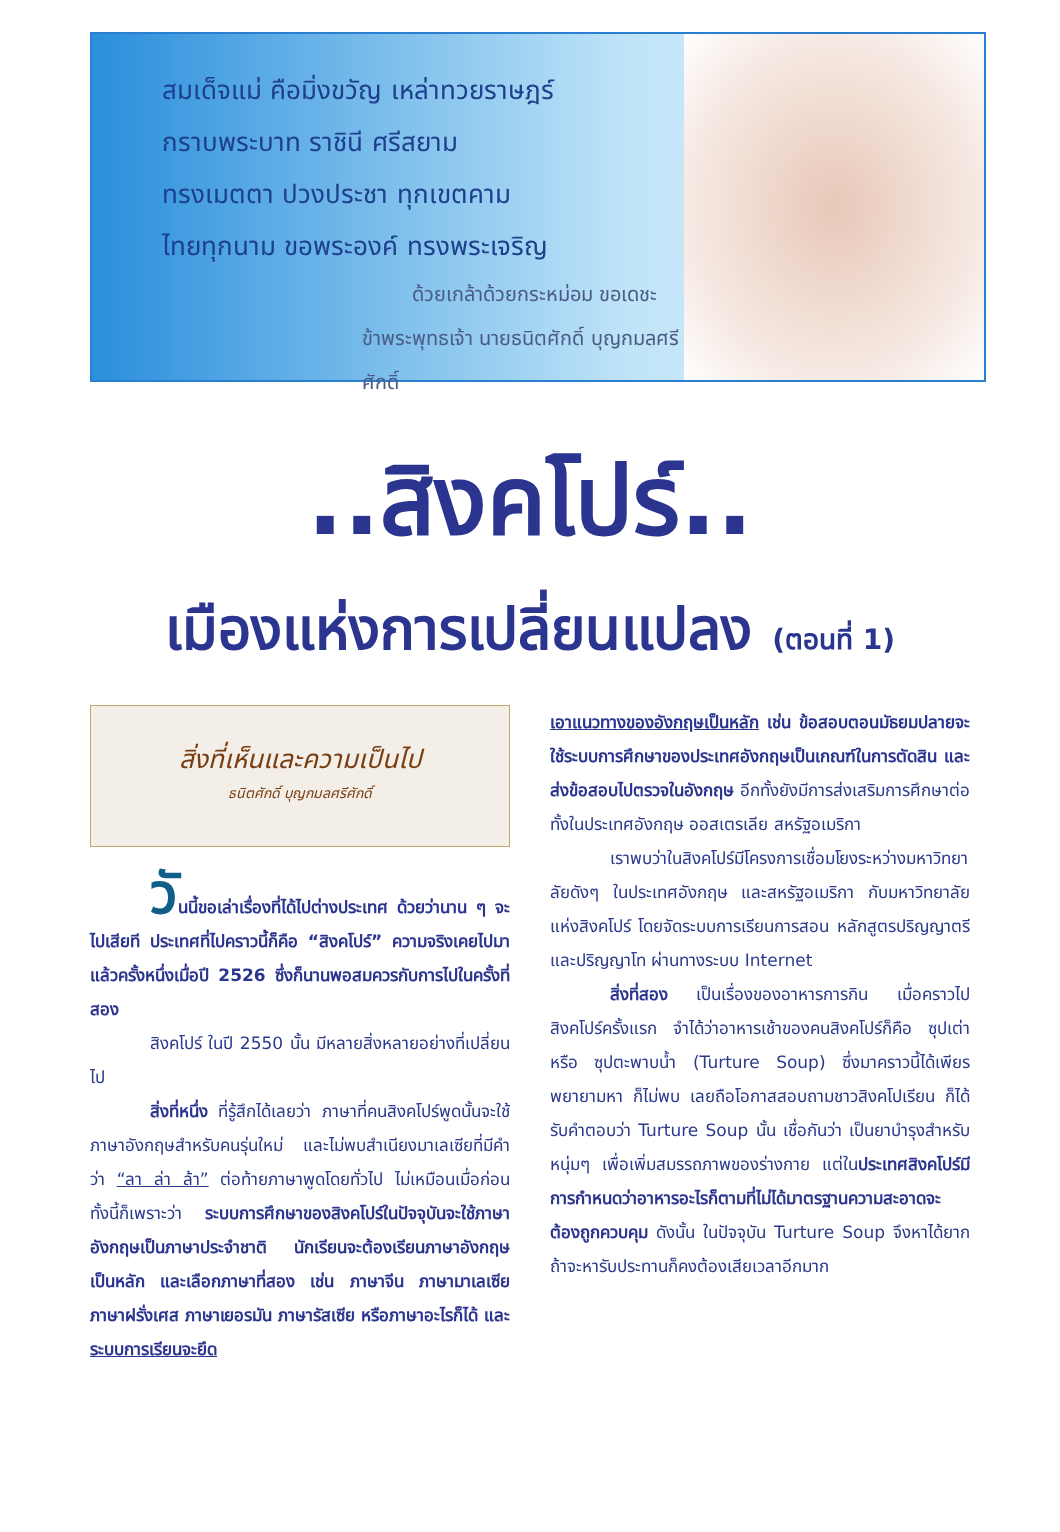สมเด็จแม่ คือมิ่งขวัญ เหล่าทวยราษฎร์
กราบพระบาท ราชินี ศรีสยาม
ทรงเมตตา ปวงประชา ทุกเขตคาม
ไทยทุกนาม ขอพระองค์ ทรงพระเจริญ
ด้วยเกล้าด้วยกระหม่อม ขอเดชะ
ข้าพระพุทธเจ้า นายธนิตศักดิ์ บุญกมลศรีศักดิ์
..สิงคโปร์..
เมืองแห่งการเปลี่ยนแปลง (ตอนที่ 1)
สิ่งที่เห็นและความเป็นไป
ธนิตศักดิ์ บุญกมลศรีศักดิ์
วันนี้ขอเล่าเรื่องที่ได้ไปต่างประเทศ ด้วยว่านาน ๆ จะไปเสียที ประเทศที่ไปคราวนี้ก็คือ “สิงคโปร์” ความจริงเคยไปมาแล้วครั้งหนึ่งเมื่อปี 2526 ซึ่งก็นานพอสมควรกับการไปในครั้งที่สอง
สิงคโปร์ ในปี 2550 นั้น มีหลายสิ่งหลายอย่างที่เปลี่ยนไป
สิ่งที่หนึ่ง ที่รู้สึกได้เลยว่า ภาษาที่คนสิงคโปร์พูดนั้นจะใช้ภาษาอังกฤษสำหรับคนรุ่นใหม่ และไม่พบสำเนียงมาเลเซียที่มีคำว่า “ลา ล่า ล้า” ต่อท้ายภาษาพูดโดยทั่วไป ไม่เหมือนเมื่อก่อน ทั้งนี้ก็เพราะว่า ระบบการศึกษาของสิงคโปร์ในปัจจุบันจะใช้ภาษาอังกฤษเป็นภาษาประจำชาติ นักเรียนจะต้องเรียนภาษาอังกฤษเป็นหลัก และเลือกภาษาที่สอง เช่น ภาษาจีน ภาษามาเลเซีย ภาษาฝรั่งเศส ภาษาเยอรมัน ภาษารัสเซีย หรือภาษาอะไรก็ได้ และระบบการเรียนจะยึด
เอาแนวทางของอังกฤษเป็นหลัก เช่น ข้อสอบตอนมัธยมปลายจะใช้ระบบการศึกษาของประเทศอังกฤษเป็นเกณฑ์ในการตัดสิน และส่งข้อสอบไปตรวจในอังกฤษ อีกทั้งยังมีการส่งเสริมการศึกษาต่อทั้งในประเทศอังกฤษ ออสเตรเลีย สหรัฐอเมริกา
เราพบว่าในสิงคโปร์มีโครงการเชื่อมโยงระหว่างมหาวิทยาลัยดังๆ ในประเทศอังกฤษ และสหรัฐอเมริกา กับมหาวิทยาลัยแห่งสิงคโปร์ โดยจัดระบบการเรียนการสอน หลักสูตรปริญญาตรี และปริญญาโท ผ่านทางระบบ Internet
สิ่งที่สอง เป็นเรื่องของอาหารการกิน เมื่อคราวไปสิงคโปร์ครั้งแรก จำได้ว่าอาหารเช้าของคนสิงคโปร์ก็คือ ซุปเต่า หรือ ซุปตะพาบน้ำ (Turture Soup) ซึ่งมาคราวนี้ได้เพียรพยายามหา ก็ไม่พบ เลยถือโอกาสสอบถามชาวสิงคโปเรียน ก็ได้รับคำตอบว่า Turture Soup นั้น เชื่อกันว่า เป็นยาบำรุงสำหรับหนุ่มๆ เพื่อเพิ่มสมรรถภาพของร่างกาย แต่ในประเทศสิงคโปร์มีการกำหนดว่าอาหารอะไรก็ตามที่ไม่ได้มาตรฐานความสะอาดจะต้องถูกควบคุม ดังนั้น ในปัจจุบัน Turture Soup จึงหาได้ยาก ถ้าจะหารับประทานก็คงต้องเสียเวลาอีกมาก